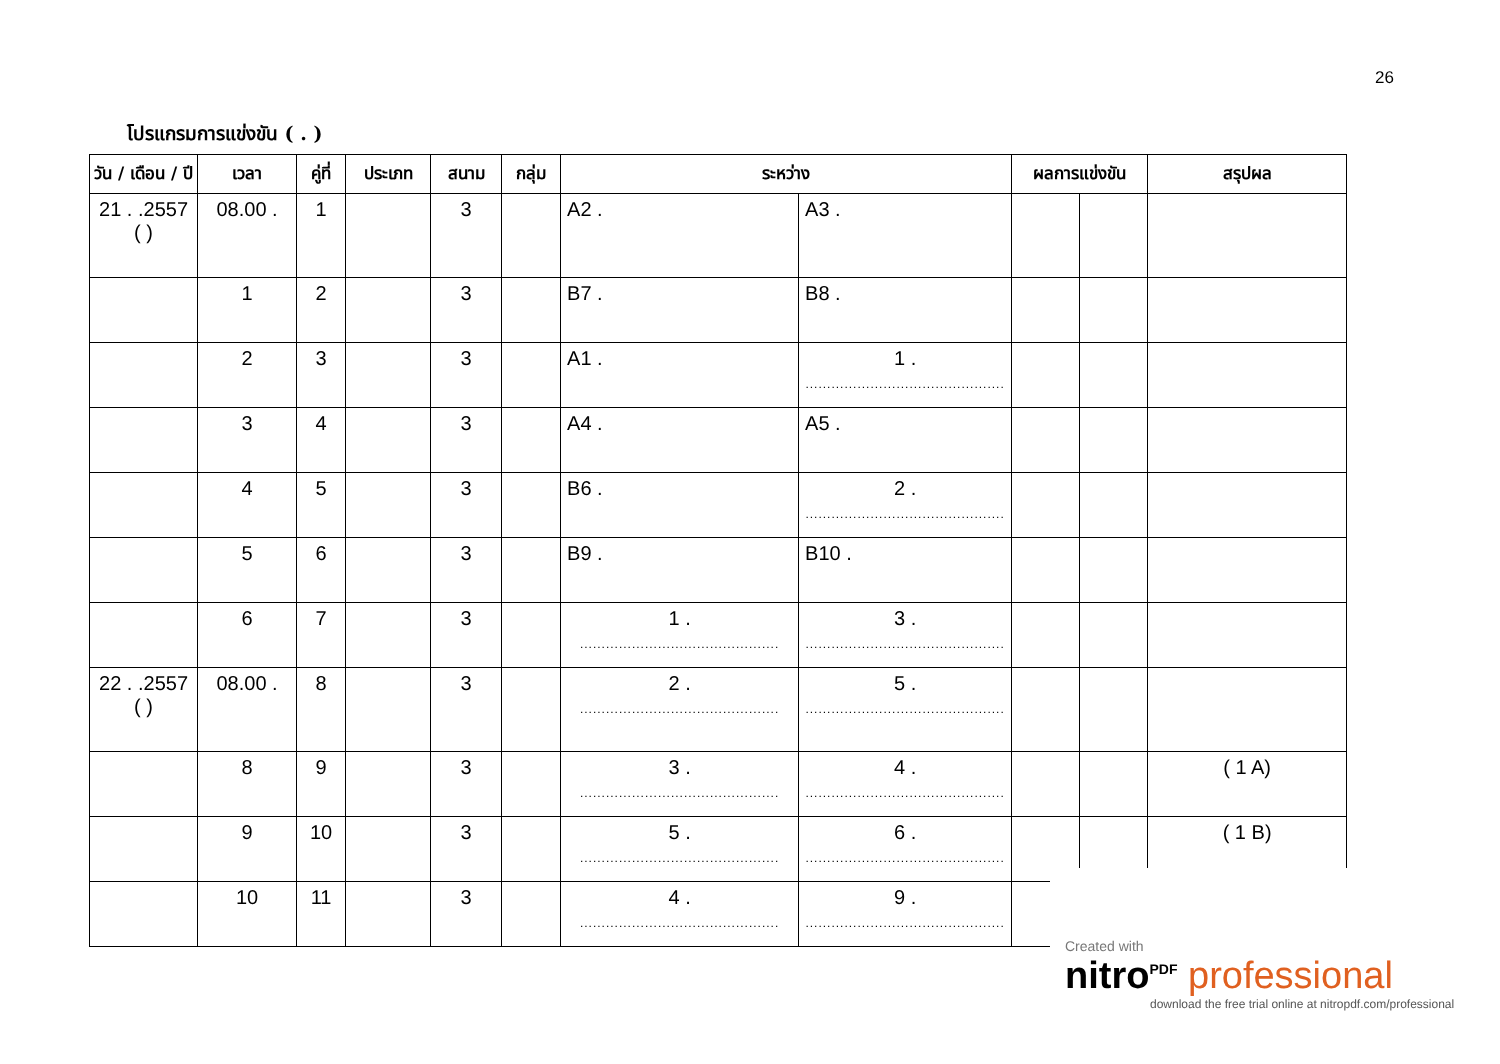26
โปรแกรมการแข่งขัน ( . )
| วัน / เดือน / ปี | เวลา | คู่ที่ | ประเภท | สนาม | กลุ่ม | ระหว่าง | | ผลการแข่งขัน | | สรุปผล |
| --- | --- | --- | --- | --- | --- | --- | --- | --- | --- | --- |
| 21 . .2557 ( ) | 08.00 . | 1 | | 3 | | A2 . | A3 . | | | |
| | 1 | 2 | | 3 | | B7 . | B8 . | | | |
| | 2 | 3 | | 3 | | A1 . | 1 . .............................................. | | | |
| | 3 | 4 | | 3 | | A4 . | A5 . | | | |
| | 4 | 5 | | 3 | | B6 . | 2 . .............................................. | | | |
| | 5 | 6 | | 3 | | B9 . | B10 . | | | |
| | 6 | 7 | | 3 | | 1 . .............................................. | 3 . .............................................. | | | |
| 22 . .2557 ( ) | 08.00 . | 8 | | 3 | | 2 . .............................................. | 5 . .............................................. | | | |
| | 8 | 9 | | 3 | | 3 . .............................................. | 4 . .............................................. | | | ( 1 A) |
| | 9 | 10 | | 3 | | 5 . .............................................. | 6 . .............................................. | | | ( 1 B) |
| | 10 | 11 | | 3 | | 4 . .............................................. | 9 . .............................................. | | | |
Created with
nitro<sup>PDF</sup> professional
download the free trial online at nitropdf.com/professional